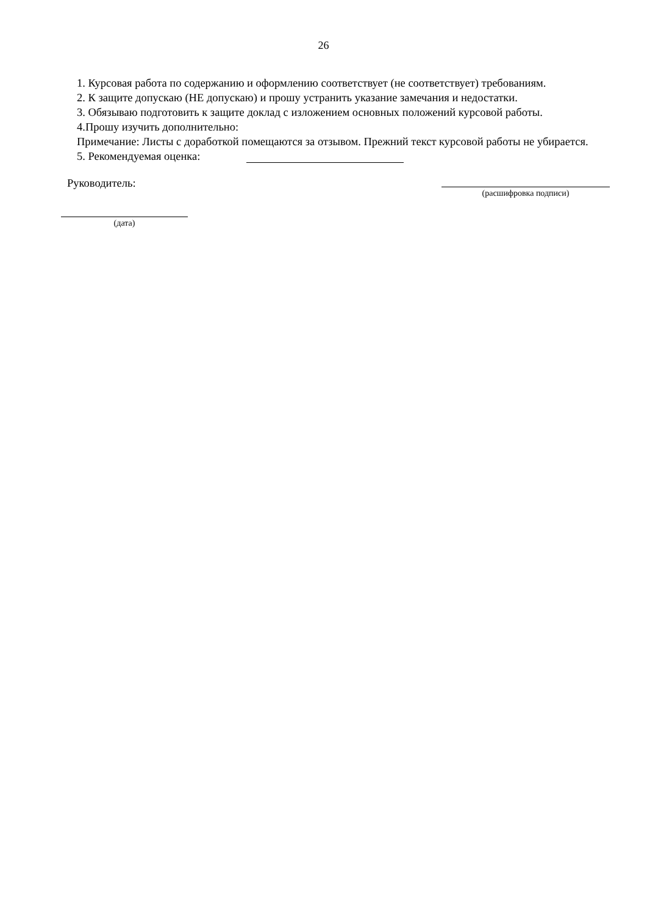26
1. Курсовая работа по содержанию и оформлению соответствует (не соответствует) требованиям.
2. К защите допускаю (НЕ допускаю) и прошу устранить указание замечания и недостатки.
3. Обязываю подготовить к защите доклад с изложением основных положений курсовой работы.
4.Прошу изучить дополнительно:
Примечание: Листы с доработкой помещаются за отзывом. Прежний текст курсовой работы не убирается.
5. Рекомендуемая оценка:
Руководитель:
(расшифровка подписи)
(дата)